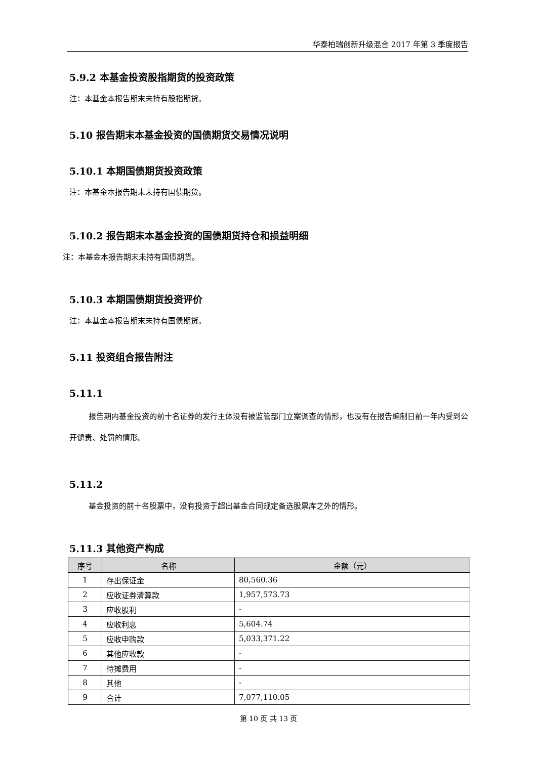华泰柏瑞创新升级混合 2017 年第 3 季度报告
5.9.2 本基金投资股指期货的投资政策
注：本基金本报告期末未持有股指期货。
5.10 报告期末本基金投资的国债期货交易情况说明
5.10.1 本期国债期货投资政策
注：本基金本报告期末未持有国债期货。
5.10.2 报告期末本基金投资的国债期货持仓和损益明细
注：本基金本报告期末未持有国债期货。
5.10.3 本期国债期货投资评价
注：本基金本报告期末未持有国债期货。
5.11 投资组合报告附注
5.11.1
报告期内基金投资的前十名证券的发行主体没有被监管部门立案调查的情形，也没有在报告编制日前一年内受到公开谴责、处罚的情形。
5.11.2
基金投资的前十名股票中，没有投资于超出基金合同规定备选股票库之外的情形。
5.11.3 其他资产构成
| 序号 | 名称 | 金额（元） |
| --- | --- | --- |
| 1 | 存出保证金 | 80,560.36 |
| 2 | 应收证券清算款 | 1,957,573.73 |
| 3 | 应收股利 | - |
| 4 | 应收利息 | 5,604.74 |
| 5 | 应收申购款 | 5,033,371.22 |
| 6 | 其他应收款 | - |
| 7 | 待摊费用 | - |
| 8 | 其他 | - |
| 9 | 合计 | 7,077,110.05 |
第 10 页 共 13 页